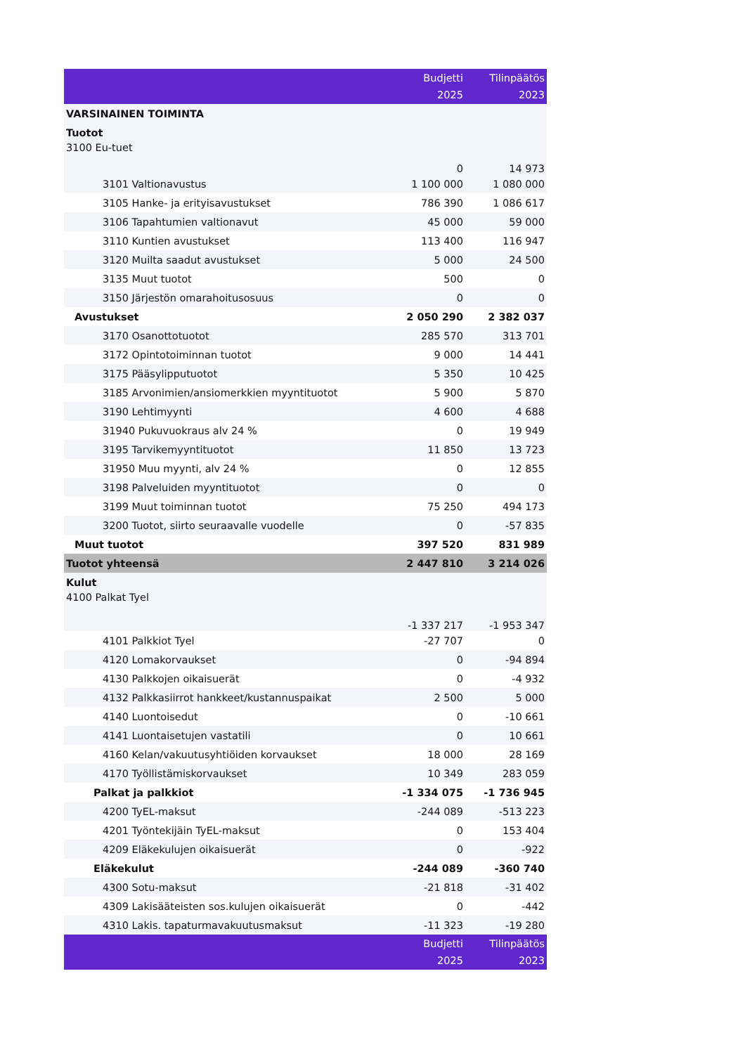| | Budjetti 2025 | Tilinpäätös 2023 |
| --- | --- | --- |
| VARSINAINEN TOIMINTA | | |
| Tuotot | | |
| 3100 Eu-tuet | 0 | 14 973 |
| 3101 Valtionavustus | 1 100 000 | 1 080 000 |
| 3105 Hanke- ja erityisavustukset | 786 390 | 1 086 617 |
| 3106 Tapahtumien valtionavut | 45 000 | 59 000 |
| 3110 Kuntien avustukset | 113 400 | 116 947 |
| 3120 Muilta saadut avustukset | 5 000 | 24 500 |
| 3135 Muut tuotot | 500 | 0 |
| 3150 Järjestön omarahoitusosuus | 0 | 0 |
| Avustukset | 2 050 290 | 2 382 037 |
| 3170 Osanottotuotot | 285 570 | 313 701 |
| 3172 Opintotoiminnan tuotot | 9 000 | 14 441 |
| 3175 Pääsylipputuotot | 5 350 | 10 425 |
| 3185 Arvonimien/ansiomerkkien myyntituotot | 5 900 | 5 870 |
| 3190 Lehtimyynti | 4 600 | 4 688 |
| 31940 Pukuvuokraus alv 24 % | 0 | 19 949 |
| 3195 Tarvikemyyntituotot | 11 850 | 13 723 |
| 31950 Muu myynti, alv 24 % | 0 | 12 855 |
| 3198 Palveluiden myyntituotot | 0 | 0 |
| 3199 Muut toiminnan tuotot | 75 250 | 494 173 |
| 3200 Tuotot, siirto seuraavalle vuodelle | 0 | -57 835 |
| Muut tuotot | 397 520 | 831 989 |
| Tuotot yhteensä | 2 447 810 | 3 214 026 |
| Kulut | | |
| 4100 Palkat Tyel | -1 337 217 | -1 953 347 |
| 4101 Palkkiot Tyel | -27 707 | 0 |
| 4120 Lomakorvaukset | 0 | -94 894 |
| 4130 Palkkojen oikaisuerät | 0 | -4 932 |
| 4132 Palkkasiirrot hankkeet/kustannuspaikat | 2 500 | 5 000 |
| 4140 Luontoisedut | 0 | -10 661 |
| 4141 Luontaisetujen vastatili | 0 | 10 661 |
| 4160 Kelan/vakuutusyhtiöiden korvaukset | 18 000 | 28 169 |
| 4170 Työllistämiskorvaukset | 10 349 | 283 059 |
| Palkat ja palkkiot | -1 334 075 | -1 736 945 |
| 4200 TyEL-maksut | -244 089 | -513 223 |
| 4201 Työntekijäin TyEL-maksut | 0 | 153 404 |
| 4209 Eläkekulujen oikaisuerät | 0 | -922 |
| Eläkekulut | -244 089 | -360 740 |
| 4300 Sotu-maksut | -21 818 | -31 402 |
| 4309 Lakisääteisten sos.kulujen oikaisuerät | 0 | -442 |
| 4310 Lakis. tapaturmavakuutusmaksut | -11 323 | -19 280 |
| | Budjetti 2025 | Tilinpäätös 2023 |